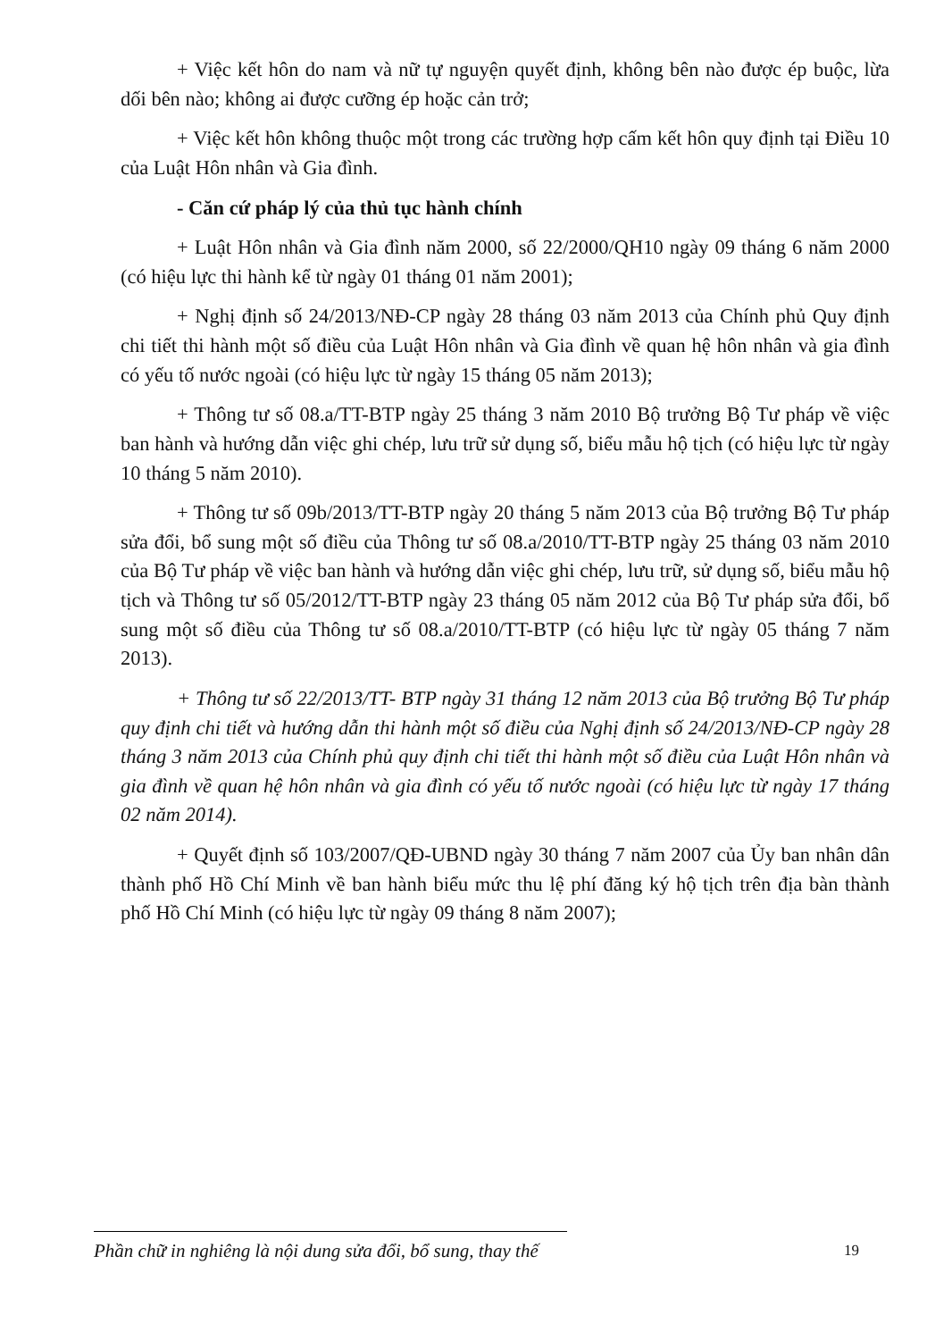+ Việc kết hôn do nam và nữ tự nguyện quyết định, không bên nào được ép buộc, lừa dối bên nào; không ai được cưỡng ép hoặc cản trở;
+ Việc kết hôn không thuộc một trong các trường hợp cấm kết hôn quy định tại Điều 10 của Luật Hôn nhân và Gia đình.
- Căn cứ pháp lý của thủ tục hành chính
+ Luật Hôn nhân và Gia đình năm 2000, số 22/2000/QH10 ngày 09 tháng 6 năm 2000 (có hiệu lực thi hành kể từ ngày 01 tháng 01 năm 2001);
+ Nghị định số 24/2013/NĐ-CP ngày 28 tháng 03 năm 2013 của Chính phủ Quy định chi tiết thi hành một số điều của Luật Hôn nhân và Gia đình về quan hệ hôn nhân và gia đình có yếu tố nước ngoài (có hiệu lực từ ngày 15 tháng 05 năm 2013);
+ Thông tư số 08.a/TT-BTP ngày 25 tháng 3 năm 2010 Bộ trưởng Bộ Tư pháp về việc ban hành và hướng dẫn việc ghi chép, lưu trữ sử dụng số, biểu mẫu hộ tịch (có hiệu lực từ ngày 10 tháng 5 năm 2010).
+ Thông tư số 09b/2013/TT-BTP ngày 20 tháng 5 năm 2013 của Bộ trưởng Bộ Tư pháp sửa đổi, bổ sung một số điều của Thông tư số 08.a/2010/TT-BTP ngày 25 tháng 03 năm 2010 của Bộ Tư pháp về việc ban hành và hướng dẫn việc ghi chép, lưu trữ, sử dụng số, biểu mẫu hộ tịch và Thông tư số 05/2012/TT-BTP ngày 23 tháng 05 năm 2012 của Bộ Tư pháp sửa đổi, bổ sung một số điều của Thông tư số 08.a/2010/TT-BTP (có hiệu lực từ ngày 05 tháng 7 năm 2013).
+ Thông tư số 22/2013/TT- BTP ngày 31 tháng 12 năm 2013 của Bộ trưởng Bộ Tư pháp quy định chi tiết và hướng dẫn thi hành một số điều của Nghị định số 24/2013/NĐ-CP ngày 28 tháng 3 năm 2013 của Chính phủ quy định chi tiết thi hành một số điều của Luật Hôn nhân và gia đình về quan hệ hôn nhân và gia đình có yếu tố nước ngoài (có hiệu lực từ ngày 17 tháng 02 năm 2014).
+ Quyết định số 103/2007/QĐ-UBND ngày 30 tháng 7 năm 2007 của Ủy ban nhân dân thành phố Hồ Chí Minh về ban hành biểu mức thu lệ phí đăng ký hộ tịch trên địa bàn thành phố Hồ Chí Minh (có hiệu lực từ ngày 09 tháng 8 năm 2007);
Phần chữ in nghiêng là nội dung sửa đổi, bổ sung, thay thế
19